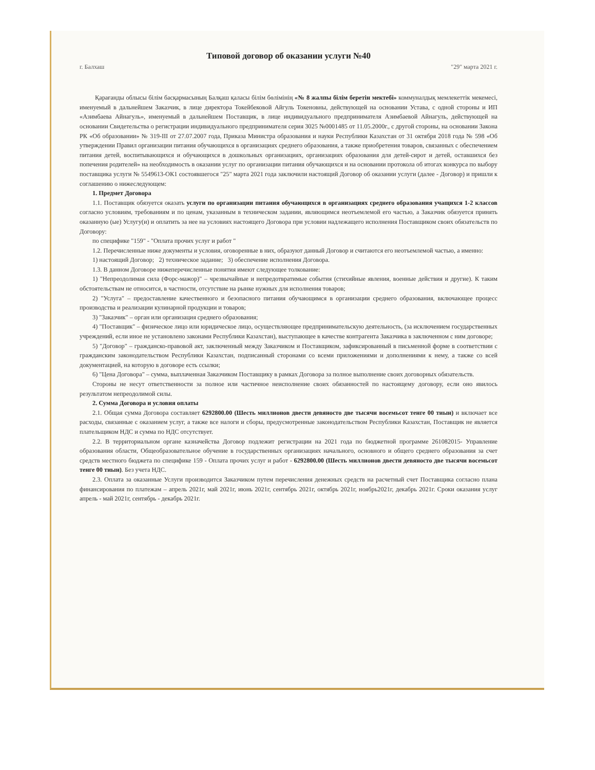Типовой договор об оказании услуги №40
г. Балхаш "29" марта 2021 г.
Қарағанды облысы білім басқармасының Балқаш қаласы білім бөлімінің «№ 8 жалпы білім беретін мектебі» коммуналдық мемлекеттік мекемесі, именуемый в дальнейшем Заказчик, в лице директора Токейбековой Айгуль Токеновны, действующей на основании Устава, с одной стороны и ИП «Азимбаева Айнагуль», именуемый в дальнейшем Поставщик, в лице индивидуального предпринимателя Азимбаевой Айнагуль, действующей на основании Свидетельства о регистрации индивидуального предпринимателя серия 3025 №0001485 от 11.05.2000г., с другой стороны, на основании Закона РК «Об образовании» № 319-III от 27.07.2007 года, Приказа Министра образования и науки Республики Казахстан от 31 октября 2018 года № 598 «Об утверждении Правил организации питания обучающихся в организациях среднего образования, а также приобретения товаров, связанных с обеспечением питания детей, воспитывающихся и обучающихся в дошкольных организациях, организациях образования для детей-сирот и детей, оставшихся без попечения родителей» на необходимость в оказании услуг по организации питания обучающихся и на основании протокола об итогах конкурса по выбору поставщика услуги № 5549613-ОК1 состоявшегося "25" марта 2021 года заключили настоящий Договор об оказании услуги (далее - Договор) и пришли к соглашению о нижеследующем:
1. Предмет Договора
1.1. Поставщик обязуется оказать услуги по организации питания обучающихся в организациях среднего образования учащихся 1-2 классов согласно условиям, требованиям и по ценам, указанным в техническом задании, являющимся неотъемлемой его частью, а Заказчик обязуется принять оказанную (ые) Услугу(и) и оплатить за нее на условиях настоящего Договора при условии надлежащего исполнения Поставщиком своих обязательств по Договору:
по специфике "159" - "Оплата прочих услуг и работ "
1.2. Перечисленные ниже документы и условия, оговоренные в них, образуют данный Договор и считаются его неотъемлемой частью, а именно:
1) настоящий Договор; 2) техническое задание; 3) обеспечение исполнения Договора.
1.3. В данном Договоре нижеперечисленные понятия имеют следующее толкование:
1) "Непреодолимая сила (Форс-мажор)" – чрезвычайные и непредотвратимые события (стихийные явления, военные действия и другие). К таким обстоятельствам не относится, в частности, отсутствие на рынке нужных для исполнения товаров;
2) "Услуга" – предоставление качественного и безопасного питания обучающимся в организации среднего образования, включающее процесс производства и реализации кулинарной продукции и товаров;
3) "Заказчик" – орган или организация среднего образования;
4) "Поставщик" – физическое лицо или юридическое лицо, осуществляющее предпринимательскую деятельность, (за исключением государственных учреждений, если иное не установлено законами Республики Казахстан), выступающее в качестве контрагента Заказчика в заключенном с ним договоре;
5) "Договор" – гражданско-правовой акт, заключенный между Заказчиком и Поставщиком, зафиксированный в письменной форме в соответствии с гражданским законодательством Республики Казахстан, подписанный сторонами со всеми приложениями и дополнениями к нему, а также со всей документацией, на которую в договоре есть ссылки;
6) "Цена Договора" – сумма, выплаченная Заказчиком Поставщику в рамках Договора за полное выполнение своих договорных обязательств.
Стороны не несут ответственности за полное или частичное неисполнение своих обязанностей по настоящему договору, если оно явилось результатом непреодолимой силы.
2. Сумма Договора и условия оплаты
2.1. Общая сумма Договора составляет 6292800.00 (Шесть миллионов двести девяносто две тысячи восемьсот тенге 00 тиын) и включает все расходы, связанные с оказанием услуг, а также все налоги и сборы, предусмотренные законодательством Республики Казахстан, Поставщик не является плательщиком НДС и сумма по НДС отсутствует.
2.2. В территориальном органе казначейства Договор подлежит регистрации на 2021 года по бюджетной программе 261082015- Управление образования области, Общеобразовательное обучение в государственных организациях начального, основного и общего среднего образования за счет средств местного бюджета по специфике 159 - Оплата прочих услуг и работ - 6292800.00 (Шесть миллионов двести девяносто две тысячи восемьсот тенге 00 тиын). Без учета НДС.
2.3. Оплата за оказанные Услуги производится Заказчиком путем перечисления денежных средств на расчетный счет Поставщика согласно плана финансирования по платежам – апрель 2021г, май 2021г, июнь 2021г, сентябрь 2021г, октябрь 2021г, ноябрь2021г, декабрь 2021г. Сроки оказания услуг апрель - май 2021г, сентябрь - декабрь 2021г.